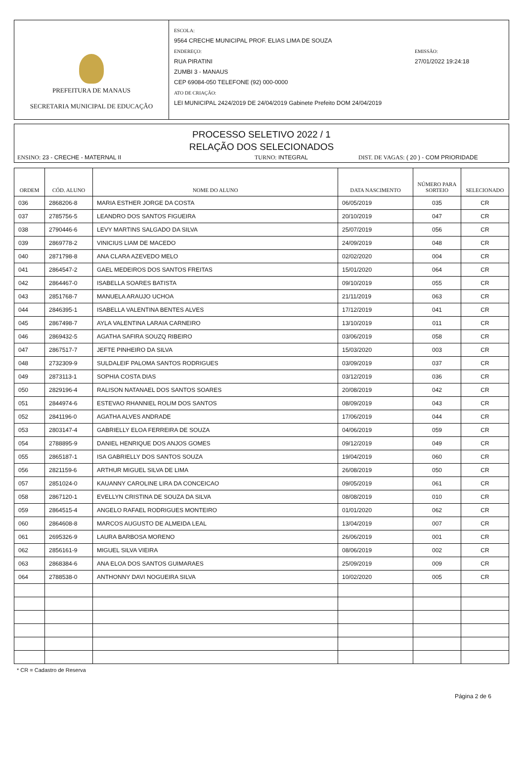PREFEITURA DE MANAUS
SECRETARIA MUNICIPAL DE EDUCAÇÃO
ESCOLA:
9564 CRECHE MUNICIPAL PROF. ELIAS LIMA DE SOUZA
ENDEREÇO:
RUA PIRATINI
ZUMBI 3 - MANAUS
CEP 69084-050 TELEFONE (92) 000-0000
ATO DE CRIAÇÃO:
LEI MUNICIPAL 2424/2019 DE 24/04/2019 Gabinete Prefeito DOM 24/04/2019
EMISSÃO:
27/01/2022 19:24:18
PROCESSO SELETIVO 2022 / 1
RELAÇÃO DOS SELECIONADOS
ENSINO: 23 - CRECHE - MATERNAL II TURNO: INTEGRAL DIST. DE VAGAS: ( 20 ) - COM PRIORIDADE
| ORDEM | CÓD. ALUNO | NOME DO ALUNO | DATA NASCIMENTO | NÚMERO PARA SORTEIO | SELECIONADO |
| --- | --- | --- | --- | --- | --- |
| 036 | 2868206-8 | MARIA ESTHER JORGE DA COSTA | 06/05/2019 | 035 | CR |
| 037 | 2785756-5 | LEANDRO DOS SANTOS FIGUEIRA | 20/10/2019 | 047 | CR |
| 038 | 2790446-6 | LEVY MARTINS SALGADO DA SILVA | 25/07/2019 | 056 | CR |
| 039 | 2869778-2 | VINICIUS LIAM DE MACEDO | 24/09/2019 | 048 | CR |
| 040 | 2871798-8 | ANA CLARA AZEVEDO MELO | 02/02/2020 | 004 | CR |
| 041 | 2864547-2 | GAEL MEDEIROS DOS SANTOS FREITAS | 15/01/2020 | 064 | CR |
| 042 | 2864467-0 | ISABELLA SOARES BATISTA | 09/10/2019 | 055 | CR |
| 043 | 2851768-7 | MANUELA ARAUJO UCHOA | 21/11/2019 | 063 | CR |
| 044 | 2846395-1 | ISABELLA VALENTINA BENTES ALVES | 17/12/2019 | 041 | CR |
| 045 | 2867498-7 | AYLA VALENTINA LARAIA CARNEIRO | 13/10/2019 | 011 | CR |
| 046 | 2869432-5 | AGATHA SAFIRA SOUZQ RIBEIRO | 03/06/2019 | 058 | CR |
| 047 | 2867517-7 | JEFTE PINHEIRO DA SILVA | 15/03/2020 | 003 | CR |
| 048 | 2732309-9 | SULDALEIF PALOMA SANTOS RODRIGUES | 03/09/2019 | 037 | CR |
| 049 | 2873113-1 | SOPHIA COSTA DIAS | 03/12/2019 | 036 | CR |
| 050 | 2829196-4 | RALISON NATANAEL DOS SANTOS SOARES | 20/08/2019 | 042 | CR |
| 051 | 2844974-6 | ESTEVAO RHANNIEL ROLIM DOS SANTOS | 08/09/2019 | 043 | CR |
| 052 | 2841196-0 | AGATHA ALVES ANDRADE | 17/06/2019 | 044 | CR |
| 053 | 2803147-4 | GABRIELLY ELOA FERREIRA DE SOUZA | 04/06/2019 | 059 | CR |
| 054 | 2788895-9 | DANIEL HENRIQUE DOS ANJOS GOMES | 09/12/2019 | 049 | CR |
| 055 | 2865187-1 | ISA GABRIELLY DOS SANTOS SOUZA | 19/04/2019 | 060 | CR |
| 056 | 2821159-6 | ARTHUR MIGUEL SILVA DE LIMA | 26/08/2019 | 050 | CR |
| 057 | 2851024-0 | KAUANNY CAROLINE LIRA DA CONCEICAO | 09/05/2019 | 061 | CR |
| 058 | 2867120-1 | EVELLYN CRISTINA DE SOUZA DA SILVA | 08/08/2019 | 010 | CR |
| 059 | 2864515-4 | ANGELO RAFAEL RODRIGUES MONTEIRO | 01/01/2020 | 062 | CR |
| 060 | 2864608-8 | MARCOS AUGUSTO DE ALMEIDA LEAL | 13/04/2019 | 007 | CR |
| 061 | 2695326-9 | LAURA BARBOSA MORENO | 26/06/2019 | 001 | CR |
| 062 | 2856161-9 | MIGUEL SILVA VIEIRA | 08/06/2019 | 002 | CR |
| 063 | 2868384-6 | ANA ELOA DOS SANTOS GUIMARAES | 25/09/2019 | 009 | CR |
| 064 | 2788538-0 | ANTHONNY DAVI NOGUEIRA SILVA | 10/02/2020 | 005 | CR |
* CR = Cadastro de Reserva
Página 2 de 6